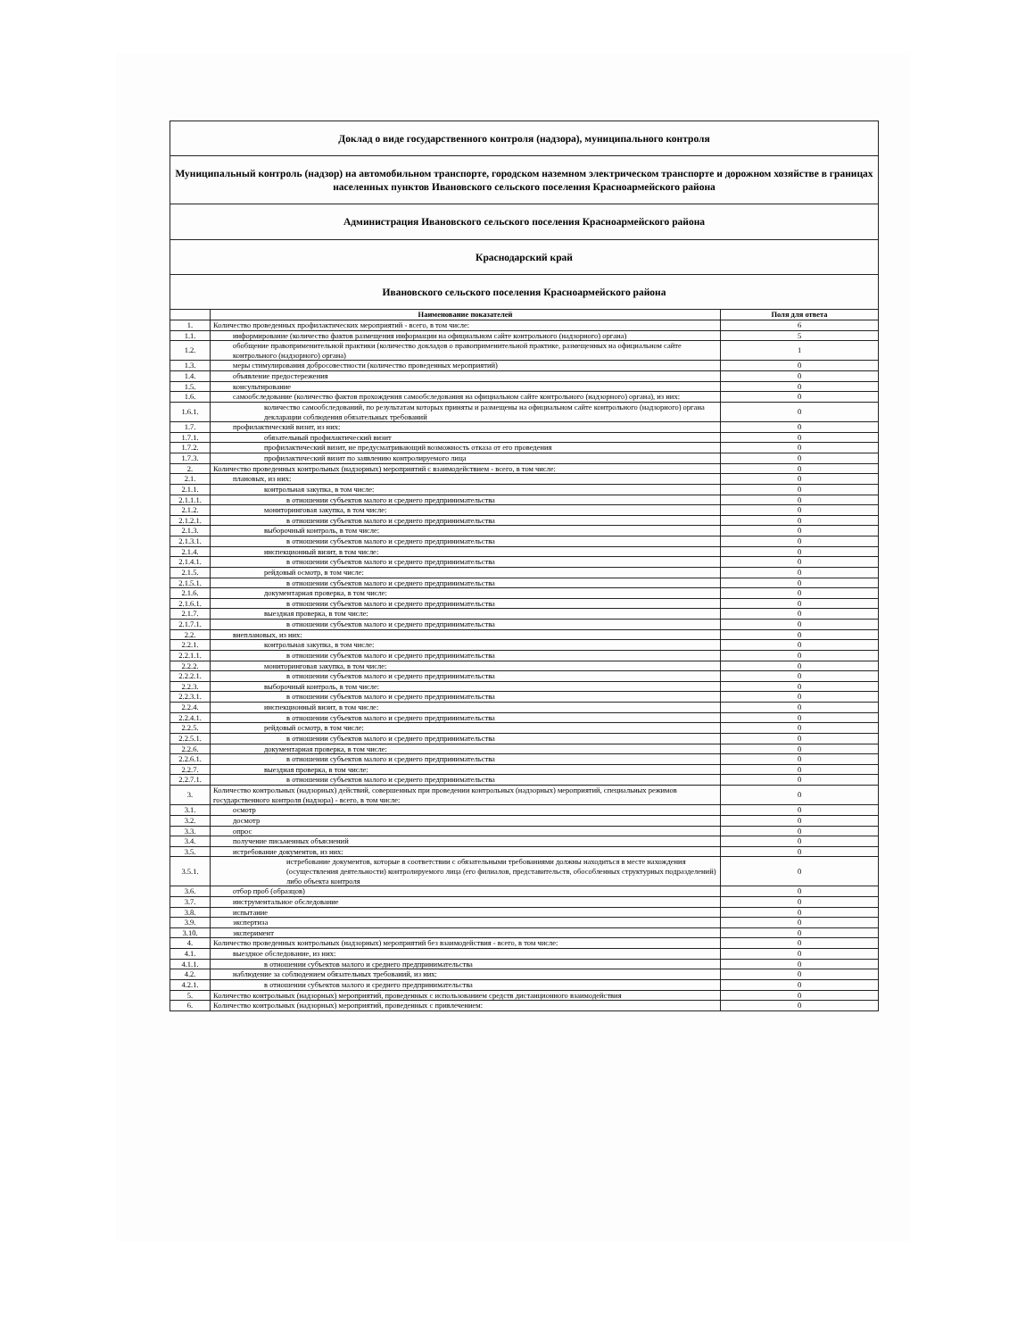| Доклад о виде государственного контроля (надзора), муниципального контроля | | |
| Муниципальный контроль (надзор) на автомобильном транспорте, городском наземном электрическом транспорте и дорожном хозяйстве в границах населенных пунктов Ивановского сельского поселения Красноармейского района | | |
| Администрация Ивановского сельского поселения Красноармейского района | | |
| Краснодарский край | | |
| Ивановского сельского поселения Красноармейского района | | |
| | Наименование показателей | Поля для ответа |
| 1. | Количество проведенных профилактических мероприятий - всего, в том числе: | 6 |
| 1.1. | информирование (количество фактов размещения информации на официальном сайте контрольного (надзорного) органа) | 5 |
| 1.2. | обобщение правоприменительной практики (количество докладов о правоприменительной практике, размещенных на официальном сайте контрольного (надзорного) органа) | 1 |
| 1.3. | меры стимулирования добросовестности (количество проведенных мероприятий) | 0 |
| 1.4. | объявление предостережения | 0 |
| 1.5. | консультирование | 0 |
| 1.6. | самообследование (количество фактов прохождения самообследования на официальном сайте контрольного (надзорного) органа), из них: | 0 |
| 1.6.1. | количество самообследований, по результатам которых приняты и размещены на официальном сайте контрольного (надзорного) органа декларации соблюдения обязательных требований | 0 |
| 1.7. | профилактический визит, из них: | 0 |
| 1.7.1. | обязательный профилактический визит | 0 |
| 1.7.2. | профилактический визит, не предусматривающий возможность отказа от его проведения | 0 |
| 1.7.3. | профилактический визит по заявлению контролируемого лица | 0 |
| 2. | Количество проведенных контрольных (надзорных) мероприятий с взаимодействием - всего, в том числе: | 0 |
| 2.1. | плановых, из них: | 0 |
| 2.1.1. | контрольная закупка, в том числе: | 0 |
| 2.1.1.1. | в отношении субъектов малого и среднего предпринимательства | 0 |
| 2.1.2. | мониторинговая закупка, в том числе: | 0 |
| 2.1.2.1. | в отношении субъектов малого и среднего предпринимательства | 0 |
| 2.1.3. | выборочный контроль, в том числе: | 0 |
| 2.1.3.1. | в отношении субъектов малого и среднего предпринимательства | 0 |
| 2.1.4. | инспекционный визит, в том числе: | 0 |
| 2.1.4.1. | в отношении субъектов малого и среднего предпринимательства | 0 |
| 2.1.5. | рейдовый осмотр, в том числе: | 0 |
| 2.1.5.1. | в отношении субъектов малого и среднего предпринимательства | 0 |
| 2.1.6. | документарная проверка, в том числе: | 0 |
| 2.1.6.1. | в отношении субъектов малого и среднего предпринимательства | 0 |
| 2.1.7. | выездная проверка, в том числе: | 0 |
| 2.1.7.1. | в отношении субъектов малого и среднего предпринимательства | 0 |
| 2.2. | внеплановых, из них: | 0 |
| 2.2.1. | контрольная закупка, в том числе: | 0 |
| 2.2.1.1. | в отношении субъектов малого и среднего предпринимательства | 0 |
| 2.2.2. | мониторинговая закупка, в том числе: | 0 |
| 2.2.2.1. | в отношении субъектов малого и среднего предпринимательства | 0 |
| 2.2.3. | выборочный контроль, в том числе: | 0 |
| 2.2.3.1. | в отношении субъектов малого и среднего предпринимательства | 0 |
| 2.2.4. | инспекционный визит, в том числе: | 0 |
| 2.2.4.1. | в отношении субъектов малого и среднего предпринимательства | 0 |
| 2.2.5. | рейдовый осмотр, в том числе: | 0 |
| 2.2.5.1. | в отношении субъектов малого и среднего предпринимательства | 0 |
| 2.2.6. | документарная проверка, в том числе: | 0 |
| 2.2.6.1. | в отношении субъектов малого и среднего предпринимательства | 0 |
| 2.2.7. | выездная проверка, в том числе: | 0 |
| 2.2.7.1. | в отношении субъектов малого и среднего предпринимательства | 0 |
| 3. | Количество контрольных (надзорных) действий, совершенных при проведении контрольных (надзорных) мероприятий, специальных режимов государственного контроля (надзора) - всего, в том числе: | 0 |
| 3.1. | осмотр | 0 |
| 3.2. | досмотр | 0 |
| 3.3. | опрос | 0 |
| 3.4. | получение письменных объяснений | 0 |
| 3.5. | истребование документов, из них: | 0 |
| 3.5.1. | истребование документов, которые в соответствии с обязательными требованиями должны находиться в месте нахождения (осуществления деятельности) контролируемого лица (его филиалов, представительств, обособленных структурных подразделений) либо объекта контроля | 0 |
| 3.6. | отбор проб (образцов) | 0 |
| 3.7. | инструментальное обследование | 0 |
| 3.8. | испытание | 0 |
| 3.9. | экспертиза | 0 |
| 3.10. | эксперимент | 0 |
| 4. | Количество проведенных контрольных (надзорных) мероприятий без взаимодействия - всего, в том числе: | 0 |
| 4.1. | выездное обследование, из них: | 0 |
| 4.1.1. | в отношении субъектов малого и среднего предпринимательства | 0 |
| 4.2. | наблюдение за соблюдением обязательных требований, из них: | 0 |
| 4.2.1. | в отношении субъектов малого и среднего предпринимательства | 0 |
| 5. | Количество контрольных (надзорных) мероприятий, проведенных с использованием средств дистанционного взаимодействия | 0 |
| 6. | Количество контрольных (надзорных) мероприятий, проведенных с привлечением: | 0 |